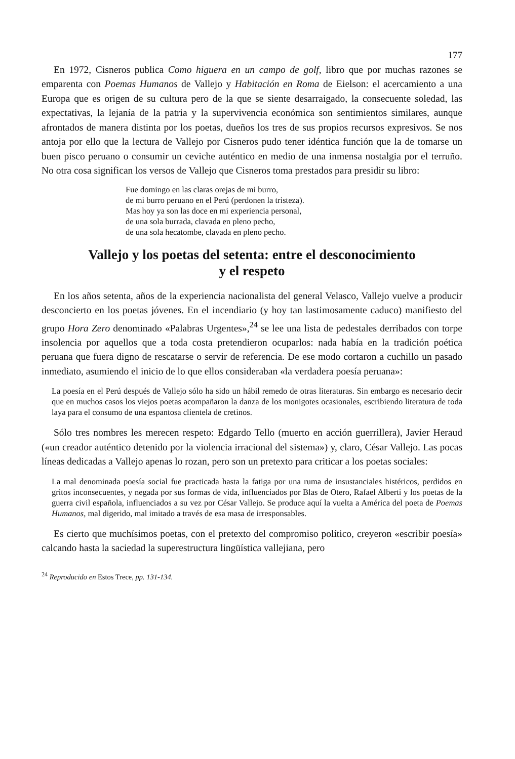177
En 1972, Cisneros publica Como higuera en un campo de golf, libro que por muchas razones se emparenta con Poemas Humanos de Vallejo y Habitación en Roma de Eielson: el acercamiento a una Europa que es origen de su cultura pero de la que se siente desarraigado, la consecuente soledad, las expectativas, la lejanía de la patria y la supervivencia económica son sentimientos similares, aunque afrontados de manera distinta por los poetas, dueños los tres de sus propios recursos expresivos. Se nos antoja por ello que la lectura de Vallejo por Cisneros pudo tener idéntica función que la de tomarse un buen pisco peruano o consumir un ceviche auténtico en medio de una inmensa nostalgia por el terruño. No otra cosa significan los versos de Vallejo que Cisneros toma prestados para presidir su libro:
Fue domingo en las claras orejas de mi burro,
de mi burro peruano en el Perú (perdonen la tristeza).
Mas hoy ya son las doce en mi experiencia personal,
de una sola burrada, clavada en pleno pecho,
de una sola hecatombe, clavada en pleno pecho.
Vallejo y los poetas del setenta: entre el desconocimiento
y el respeto
En los años setenta, años de la experiencia nacionalista del general Velasco, Vallejo vuelve a producir desconcierto en los poetas jóvenes. En el incendiario (y hoy tan lastimosamente caduco) manifiesto del grupo Hora Zero denominado «Palabras Urgentes»,<sup>24</sup> se lee una lista de pedestales derribados con torpe insolencia por aquellos que a toda costa pretendieron ocuparlos: nada había en la tradición poética peruana que fuera digno de rescatarse o servir de referencia. De ese modo cortaron a cuchillo un pasado inmediato, asumiendo el inicio de lo que ellos consideraban «la verdadera poesía peruana»:
La poesía en el Perú después de Vallejo sólo ha sido un hábil remedo de otras literaturas. Sin embargo es necesario decir que en muchos casos los viejos poetas acompañaron la danza de los monigotes ocasionales, escribiendo literatura de toda laya para el consumo de una espantosa clientela de cretinos.
Sólo tres nombres les merecen respeto: Edgardo Tello (muerto en acción guerrillera), Javier Heraud («un creador auténtico detenido por la violencia irracional del sistema») y, claro, César Vallejo. Las pocas líneas dedicadas a Vallejo apenas lo rozan, pero son un pretexto para criticar a los poetas sociales:
La mal denominada poesía social fue practicada hasta la fatiga por una ruma de insustanciales histéricos, perdidos en gritos inconsecuentes, y negada por sus formas de vida, influenciados por Blas de Otero, Rafael Alberti y los poetas de la guerra civil española, influenciados a su vez por César Vallejo. Se produce aquí la vuelta a América del poeta de Poemas Humanos, mal digerido, mal imitado a través de esa masa de irresponsables.
Es cierto que muchísimos poetas, con el pretexto del compromiso político, creyeron «escribir poesía» calcando hasta la saciedad la superestructura lingüística vallejiana, pero
<sup>24</sup> Reproducido en Estos Trece, pp. 131-134.